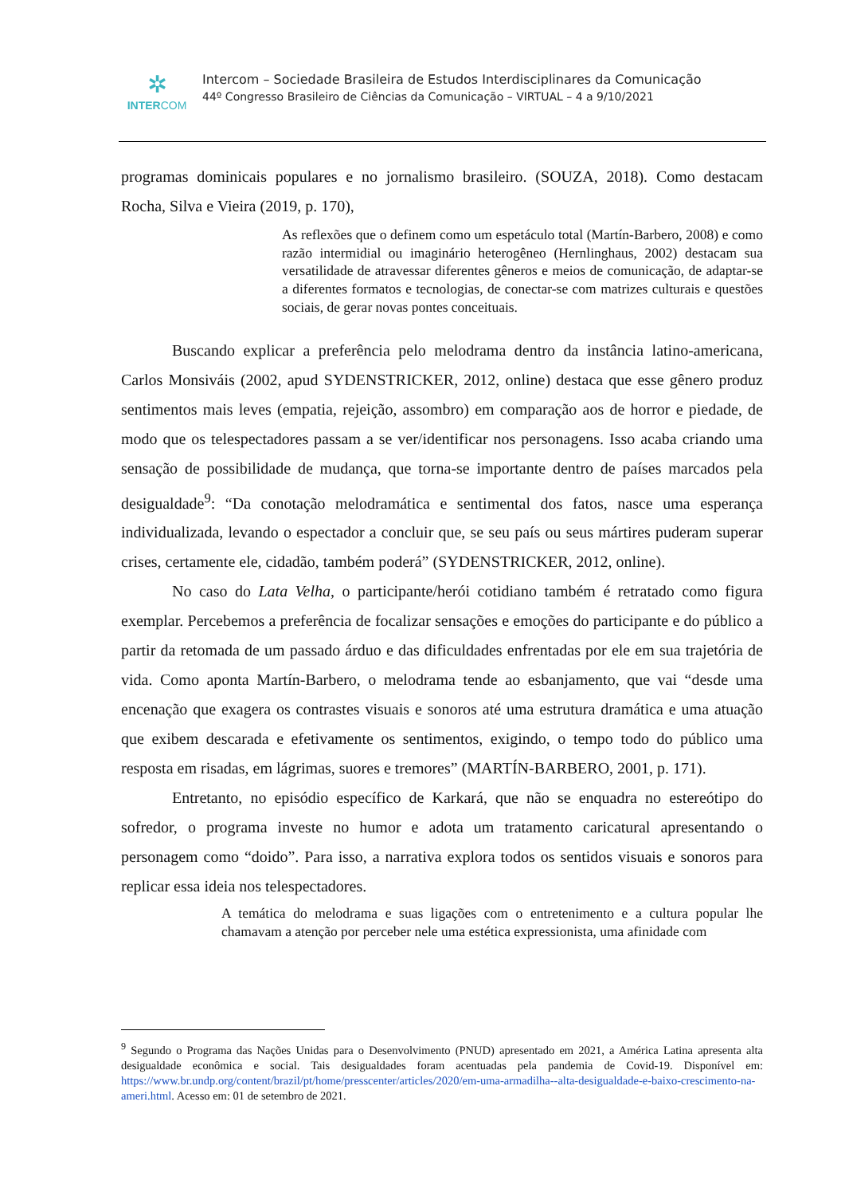✲
INTERCOM
Intercom – Sociedade Brasileira de Estudos Interdisciplinares da Comunicação
44º Congresso Brasileiro de Ciências da Comunicação – VIRTUAL – 4 a 9/10/2021
programas dominicais populares e no jornalismo brasileiro. (SOUZA, 2018). Como destacam Rocha, Silva e Vieira (2019, p. 170),
As reflexões que o definem como um espetáculo total (Martín-Barbero, 2008) e como razão intermidial ou imaginário heterogêneo (Hernlinghaus, 2002) destacam sua versatilidade de atravessar diferentes gêneros e meios de comunicação, de adaptar-se a diferentes formatos e tecnologias, de conectar-se com matrizes culturais e questões sociais, de gerar novas pontes conceituais.
Buscando explicar a preferência pelo melodrama dentro da instância latino-americana, Carlos Monsiváis (2002, apud SYDENSTRICKER, 2012, online) destaca que esse gênero produz sentimentos mais leves (empatia, rejeição, assombro) em comparação aos de horror e piedade, de modo que os telespectadores passam a se ver/identificar nos personagens. Isso acaba criando uma sensação de possibilidade de mudança, que torna-se importante dentro de países marcados pela desigualdade<sup>9</sup>: “Da conotação melodramática e sentimental dos fatos, nasce uma esperança individualizada, levando o espectador a concluir que, se seu país ou seus mártires puderam superar crises, certamente ele, cidadão, também poderá” (SYDENSTRICKER, 2012, online).
No caso do Lata Velha, o participante/herói cotidiano também é retratado como figura exemplar. Percebemos a preferência de focalizar sensações e emoções do participante e do público a partir da retomada de um passado árduo e das dificuldades enfrentadas por ele em sua trajetória de vida. Como aponta Martín-Barbero, o melodrama tende ao esbanjamento, que vai “desde uma encenação que exagera os contrastes visuais e sonoros até uma estrutura dramática e uma atuação que exibem descarada e efetivamente os sentimentos, exigindo, o tempo todo do público uma resposta em risadas, em lágrimas, suores e tremores” (MARTÍN-BARBERO, 2001, p. 171).
Entretanto, no episódio específico de Karkará, que não se enquadra no estereótipo do sofredor, o programa investe no humor e adota um tratamento caricatural apresentando o personagem como “doido”. Para isso, a narrativa explora todos os sentidos visuais e sonoros para replicar essa ideia nos telespectadores.
A temática do melodrama e suas ligações com o entretenimento e a cultura popular lhe chamavam a atenção por perceber nele uma estética expressionista, uma afinidade com
<sup>9</sup> Segundo o Programa das Nações Unidas para o Desenvolvimento (PNUD) apresentado em 2021, a América Latina apresenta alta desigualdade econômica e social. Tais desigualdades foram acentuadas pela pandemia de Covid-19. Disponível em: https://www.br.undp.org/content/brazil/pt/home/presscenter/articles/2020/em-uma-armadilha--alta-desigualdade-e-baixo-crescimento-na-ameri.html. Acesso em: 01 de setembro de 2021.